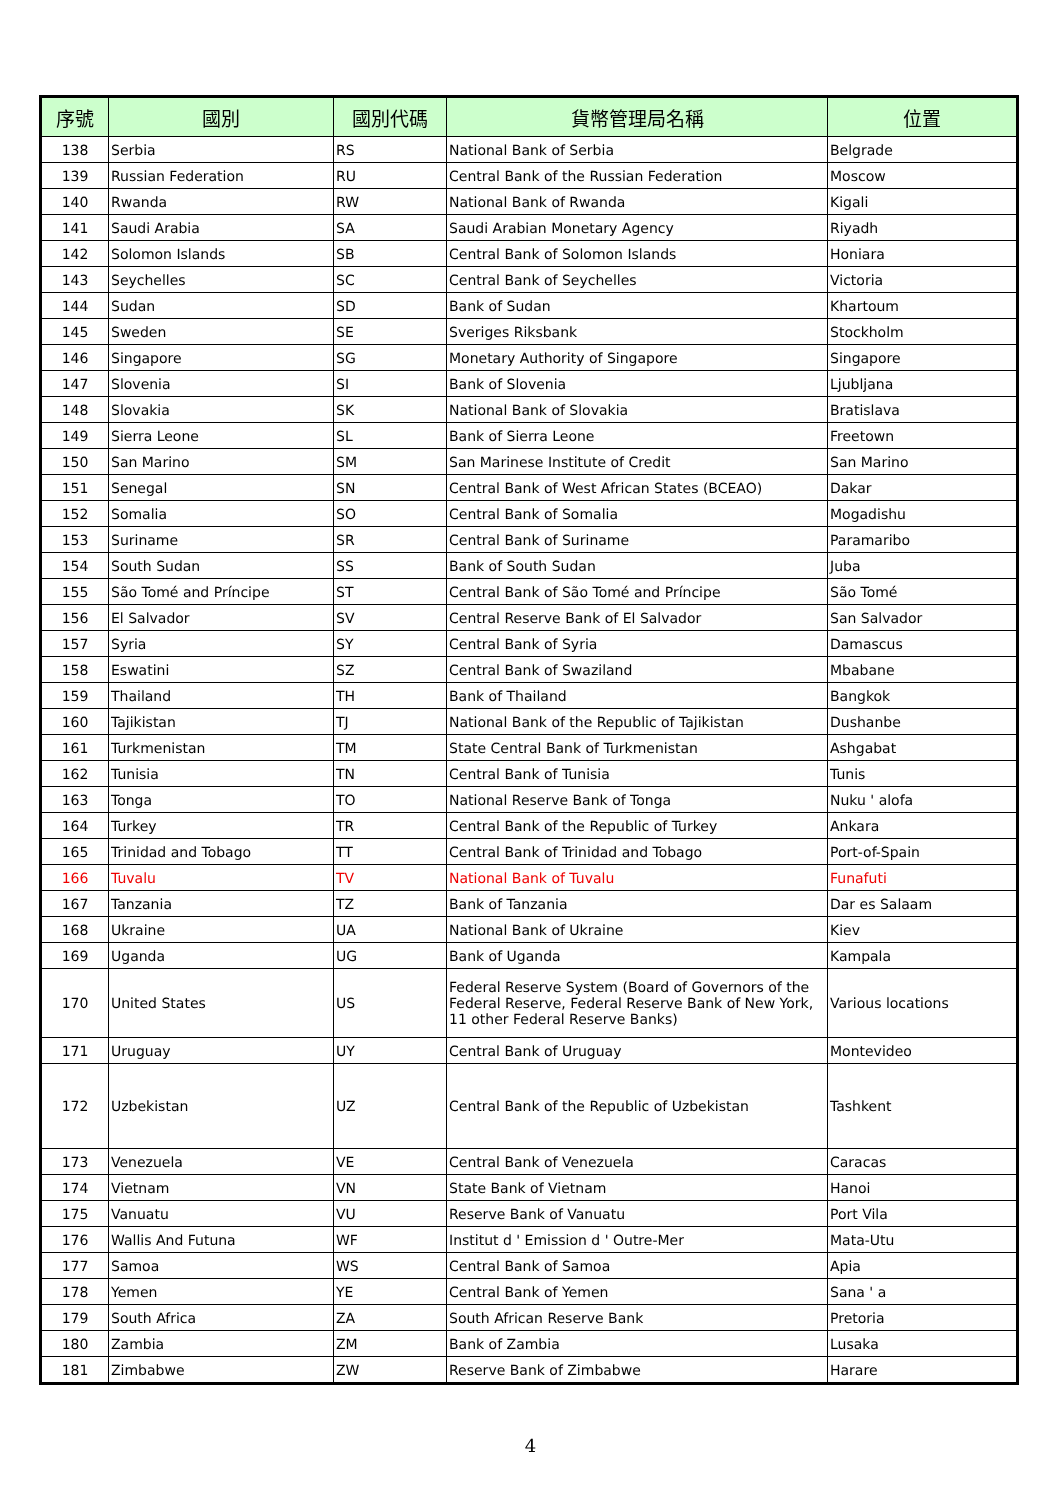| 序號 | 國別 | 國別代碼 | 貨幣管理局名稱 | 位置 |
| --- | --- | --- | --- | --- |
| 138 | Serbia | RS | National Bank of Serbia | Belgrade |
| 139 | Russian Federation | RU | Central Bank of the Russian Federation | Moscow |
| 140 | Rwanda | RW | National Bank of Rwanda | Kigali |
| 141 | Saudi Arabia | SA | Saudi Arabian Monetary Agency | Riyadh |
| 142 | Solomon Islands | SB | Central Bank of Solomon Islands | Honiara |
| 143 | Seychelles | SC | Central Bank of Seychelles | Victoria |
| 144 | Sudan | SD | Bank of Sudan | Khartoum |
| 145 | Sweden | SE | Sveriges Riksbank | Stockholm |
| 146 | Singapore | SG | Monetary Authority of Singapore | Singapore |
| 147 | Slovenia | SI | Bank of Slovenia | Ljubljana |
| 148 | Slovakia | SK | National Bank of Slovakia | Bratislava |
| 149 | Sierra Leone | SL | Bank of Sierra Leone | Freetown |
| 150 | San Marino | SM | San Marinese Institute of Credit | San Marino |
| 151 | Senegal | SN | Central Bank of West African States (BCEAO) | Dakar |
| 152 | Somalia | SO | Central Bank of Somalia | Mogadishu |
| 153 | Suriname | SR | Central Bank of Suriname | Paramaribo |
| 154 | South Sudan | SS | Bank of South Sudan | Juba |
| 155 | São Tomé and Príncipe | ST | Central Bank of São Tomé and Príncipe | São Tomé |
| 156 | El Salvador | SV | Central Reserve Bank of El Salvador | San Salvador |
| 157 | Syria | SY | Central Bank of Syria | Damascus |
| 158 | Eswatini | SZ | Central Bank of Swaziland | Mbabane |
| 159 | Thailand | TH | Bank of Thailand | Bangkok |
| 160 | Tajikistan | TJ | National Bank of the Republic of Tajikistan | Dushanbe |
| 161 | Turkmenistan | TM | State Central Bank of Turkmenistan | Ashgabat |
| 162 | Tunisia | TN | Central Bank of Tunisia | Tunis |
| 163 | Tonga | TO | National Reserve Bank of Tonga | Nuku ' alofa |
| 164 | Turkey | TR | Central Bank of the Republic of Turkey | Ankara |
| 165 | Trinidad and Tobago | TT | Central Bank of Trinidad and Tobago | Port-of-Spain |
| 166 | Tuvalu | TV | National Bank of Tuvalu | Funafuti |
| 167 | Tanzania | TZ | Bank of Tanzania | Dar es Salaam |
| 168 | Ukraine | UA | National Bank of Ukraine | Kiev |
| 169 | Uganda | UG | Bank of Uganda | Kampala |
| 170 | United States | US | Federal Reserve System (Board of Governors of the Federal Reserve, Federal Reserve Bank of New York, 11 other Federal Reserve Banks) | Various locations |
| 171 | Uruguay | UY | Central Bank of Uruguay | Montevideo |
| 172 | Uzbekistan | UZ | Central Bank of the Republic of Uzbekistan | Tashkent |
| 173 | Venezuela | VE | Central Bank of Venezuela | Caracas |
| 174 | Vietnam | VN | State Bank of Vietnam | Hanoi |
| 175 | Vanuatu | VU | Reserve Bank of Vanuatu | Port Vila |
| 176 | Wallis And Futuna | WF | Institut d ' Emission d ' Outre-Mer | Mata-Utu |
| 177 | Samoa | WS | Central Bank of Samoa | Apia |
| 178 | Yemen | YE | Central Bank of Yemen | Sana ' a |
| 179 | South Africa | ZA | South African Reserve Bank | Pretoria |
| 180 | Zambia | ZM | Bank of Zambia | Lusaka |
| 181 | Zimbabwe | ZW | Reserve Bank of Zimbabwe | Harare |
4